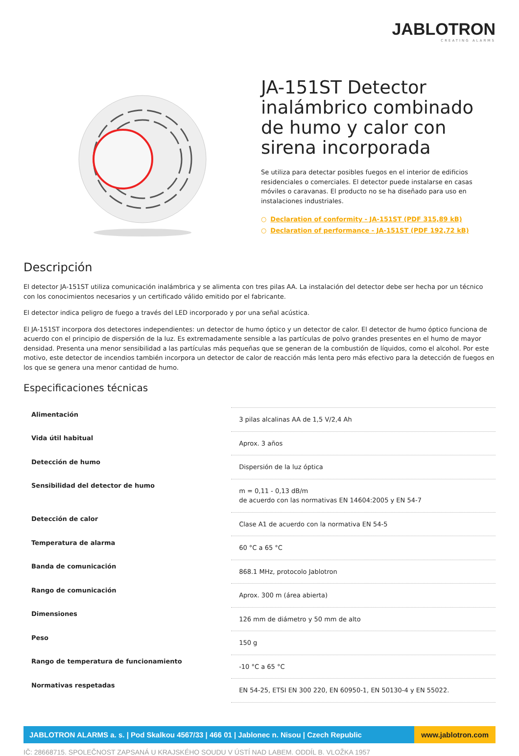JABLOTRON
CREATING ALARMS
JA-151ST Detector inalámbrico combinado de humo y calor con sirena incorporada
Se utiliza para detectar posibles fuegos en el interior de edificios residenciales o comerciales. El detector puede instalarse en casas móviles o caravanas. El producto no se ha diseñado para uso en instalaciones industriales.
○ Declaration of conformity - JA-151ST (PDF 315,89 kB)
○ Declaration of performance - JA-151ST (PDF 192,72 kB)
Descripción
El detector JA-151ST utiliza comunicación inalámbrica y se alimenta con tres pilas AA. La instalación del detector debe ser hecha por un técnico con los conocimientos necesarios y un certificado válido emitido por el fabricante.
El detector indica peligro de fuego a través del LED incorporado y por una señal acústica.
El JA-151ST incorpora dos detectores independientes: un detector de humo óptico y un detector de calor. El detector de humo óptico funciona de acuerdo con el principio de dispersión de la luz. Es extremadamente sensible a las partículas de polvo grandes presentes en el humo de mayor densidad. Presenta una menor sensibilidad a las partículas más pequeñas que se generan de la combustión de líquidos, como el alcohol. Por este motivo, este detector de incendios también incorpora un detector de calor de reacción más lenta pero más efectivo para la detección de fuegos en los que se genera una menor cantidad de humo.
Especificaciones técnicas
| Alimentación | 3 pilas alcalinas AA de 1,5 V/2,4 Ah |
| Vida útil habitual | Aprox. 3 años |
| Detección de humo | Dispersión de la luz óptica |
| Sensibilidad del detector de humo | m = 0,11 - 0,13 dB/m de acuerdo con las normativas EN 14604:2005 y EN 54-7 |
| Detección de calor | Clase A1 de acuerdo con la normativa EN 54-5 |
| Temperatura de alarma | 60 °C a 65 °C |
| Banda de comunicación | 868.1 MHz, protocolo Jablotron |
| Rango de comunicación | Aprox. 300 m (área abierta) |
| Dimensiones | 126 mm de diámetro y 50 mm de alto |
| Peso | 150 g |
| Rango de temperatura de funcionamiento | -10 °C a 65 °C |
| Normativas respetadas | EN 54-25, ETSI EN 300 220, EN 60950-1, EN 50130-4 y EN 55022. |
JABLOTRON ALARMS a. s. | Pod Skalkou 4567/33 | 466 01 | Jablonec n. Nisou | Czech Republic
www.jablotron.com
IČ: 28668715. SPOLEČNOST ZAPSANÁ U KRAJSKÉHO SOUDU V ÚSTÍ NAD LABEM. ODDÍL B. VLOŽKA 1957